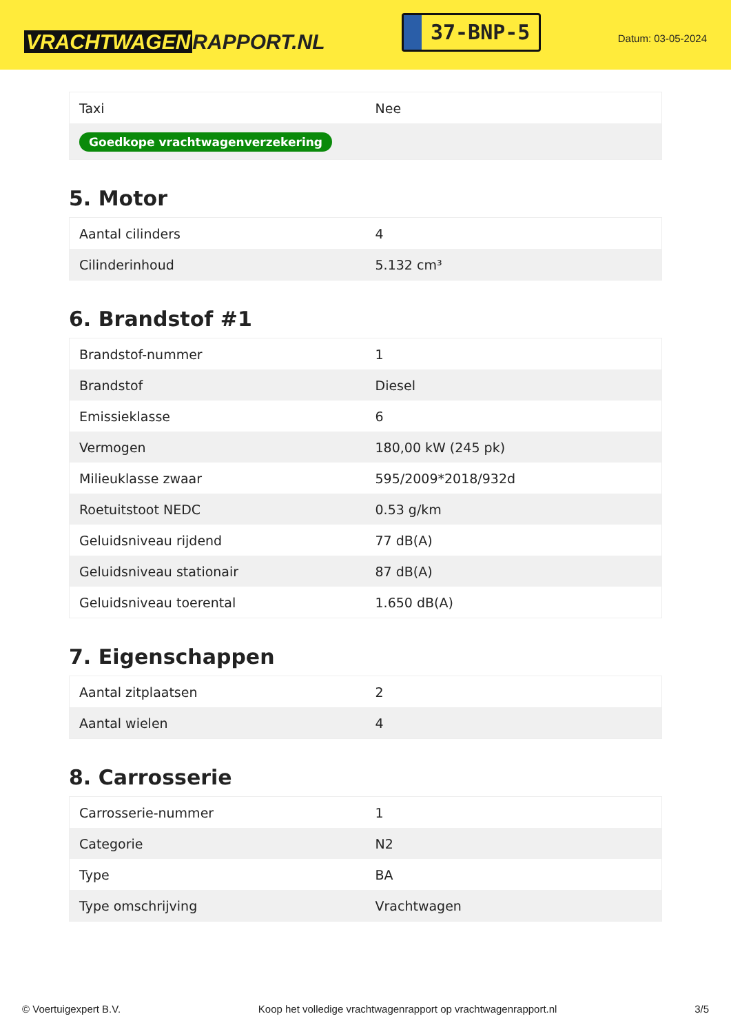VRACHTWAGEN RAPPORT.NL
37-BNP-5
Datum: 03-05-2024
| Taxi | Nee |
| Goedkope vrachtwagenverzekering | |
5. Motor
| Aantal cilinders | 4 |
| Cilinderinhoud | 5.132 cm³ |
6. Brandstof #1
| Brandstof-nummer | 1 |
| Brandstof | Diesel |
| Emissieklasse | 6 |
| Vermogen | 180,00 kW (245 pk) |
| Milieuklasse zwaar | 595/2009*2018/932d |
| Roetuitstoot NEDC | 0.53 g/km |
| Geluidsniveau rijdend | 77 dB(A) |
| Geluidsniveau stationair | 87 dB(A) |
| Geluidsniveau toerental | 1.650 dB(A) |
7. Eigenschappen
| Aantal zitplaatsen | 2 |
| Aantal wielen | 4 |
8. Carrosserie
| Carrosserie-nummer | 1 |
| Categorie | N2 |
| Type | BA |
| Type omschrijving | Vrachtwagen |
© Voertuigexpert B.V. Koop het volledige vrachtwagenrapport op vrachtwagenrapport.nl 3/5